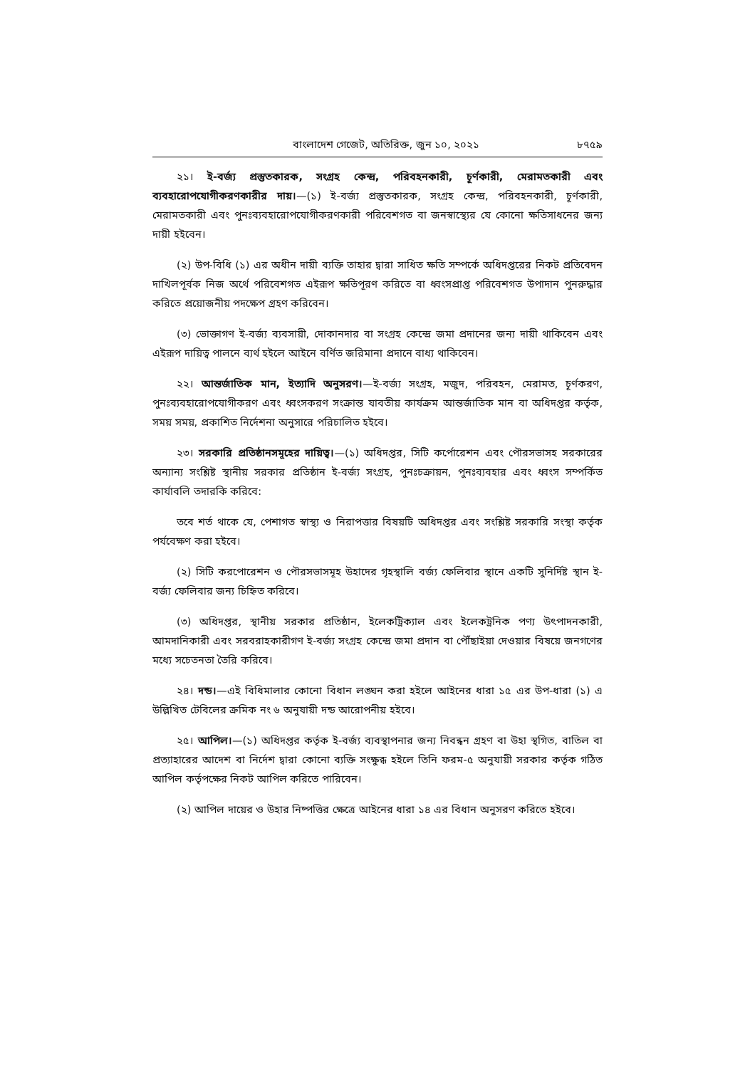বাংলাদেশ গেজেট, অতিরিক্ত, জুন ১০, ২০২১ ৮৭৫৯
২১। ই-বর্জ্য প্রস্তুতকারক, সংগ্রহ কেন্দ্র, পরিবহনকারী, চূর্ণকারী, মেরামতকারী এবং ব্যবহারোপযোগীকরণকারীর দায়।—(১) ই-বর্জ্য প্রস্তুতকারক, সংগ্রহ কেন্দ্র, পরিবহনকারী, চূর্ণকারী, মেরামতকারী এবং পুনঃব্যবহারোপযোগীকরণকারী পরিবেশগত বা জনস্বাস্থ্যের যে কোনো ক্ষতিসাধনের জন্য দায়ী হইবেন।
(২) উপ-বিধি (১) এর অধীন দায়ী ব্যক্তি তাহার দ্বারা সাধিত ক্ষতি সম্পর্কে অধিদপ্তরের নিকট প্রতিবেদন দাখিলপূর্বক নিজ অর্থে পরিবেশগত এইরূপ ক্ষতিপূরণ করিতে বা ধ্বংসপ্রাপ্ত পরিবেশগত উপাদান পুনরুদ্ধার করিতে প্রয়োজনীয় পদক্ষেপ গ্রহণ করিবেন।
(৩) ভোক্তাগণ ই-বর্জ্য ব্যবসায়ী, দোকানদার বা সংগ্রহ কেন্দ্রে জমা প্রদানের জন্য দায়ী থাকিবেন এবং এইরূপ দায়িত্ব পালনে ব্যর্থ হইলে আইনে বর্ণিত জরিমানা প্রদানে বাধ্য থাকিবেন।
২২। আন্তর্জাতিক মান, ইত্যাদি অনুসরণ।—ই-বর্জ্য সংগ্রহ, মজুদ, পরিবহন, মেরামত, চূর্ণকরণ, পুনঃব্যবহারোপযোগীকরণ এবং ধ্বংসকরণ সংক্রান্ত যাবতীয় কার্যক্রম আন্তর্জাতিক মান বা অধিদপ্তর কর্তৃক, সময় সময়, প্রকাশিত নির্দেশনা অনুসারে পরিচালিত হইবে।
২৩। সরকারি প্রতিষ্ঠানসমূহের দায়িত্ব।—(১) অধিদপ্তর, সিটি কর্পোরেশন এবং পৌরসভাসহ সরকারের অন্যান্য সংশ্লিষ্ট স্থানীয় সরকার প্রতিষ্ঠান ই-বর্জ্য সংগ্রহ, পুনঃচক্রায়ন, পুনঃব্যবহার এবং ধ্বংস সম্পর্কিত কার্যাবলি তদারকি করিবে:
তবে শর্ত থাকে যে, পেশাগত স্বাস্থ্য ও নিরাপত্তার বিষয়টি অধিদপ্তর এবং সংশ্লিষ্ট সরকারি সংস্থা কর্তৃক পর্যবেক্ষণ করা হইবে।
(২) সিটি করপোরেশন ও পৌরসভাসমূহ উহাদের গৃহস্থালি বর্জ্য ফেলিবার স্থানে একটি সুনির্দিষ্ট স্থান ই-বর্জ্য ফেলিবার জন্য চিহ্নিত করিবে।
(৩) অধিদপ্তর, স্থানীয় সরকার প্রতিষ্ঠান, ইলেকট্রিক্যাল এবং ইলেকট্রনিক পণ্য উৎপাদনকারী, আমদানিকারী এবং সরবরাহকারীগণ ই-বর্জ্য সংগ্রহ কেন্দ্রে জমা প্রদান বা পৌঁছাইয়া দেওয়ার বিষয়ে জনগণের মধ্যে সচেতনতা তৈরি করিবে।
২৪। দন্ড।—এই বিধিমালার কোনো বিধান লঙ্ঘন করা হইলে আইনের ধারা ১৫ এর উপ-ধারা (১) এ উল্লিখিত টেবিলের ক্রমিক নং ৬ অনুযায়ী দন্ড আরোপনীয় হইবে।
২৫। আপিল।—(১) অধিদপ্তর কর্তৃক ই-বর্জ্য ব্যবস্থাপনার জন্য নিবন্ধন গ্রহণ বা উহা স্থগিত, বাতিল বা প্রত্যাহারের আদেশ বা নির্দেশ দ্বারা কোনো ব্যক্তি সংক্ষুব্ধ হইলে তিনি ফরম-৫ অনুযায়ী সরকার কর্তৃক গঠিত আপিল কর্তৃপক্ষের নিকট আপিল করিতে পারিবেন।
(২) আপিল দায়ের ও উহার নিষ্পত্তির ক্ষেত্রে আইনের ধারা ১৪ এর বিধান অনুসরণ করিতে হইবে।